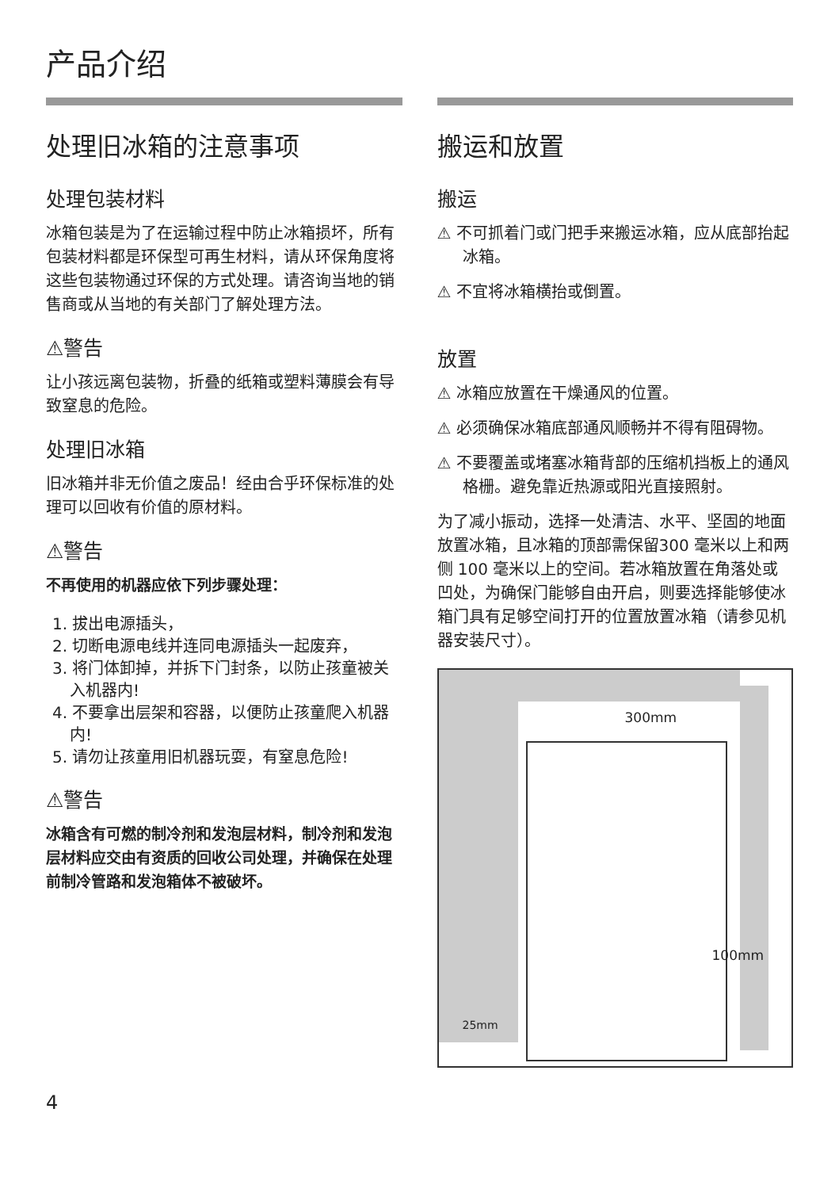产品介绍
处理旧冰箱的注意事项
处理包装材料
冰箱包装是为了在运输过程中防止冰箱损坏，所有包装材料都是环保型可再生材料，请从环保角度将这些包装物通过环保的方式处理。请咨询当地的销售商或从当地的有关部门了解处理方法。
⚠警告
让小孩远离包装物，折叠的纸箱或塑料薄膜会有导致窒息的危险。
处理旧冰箱
旧冰箱并非无价值之废品！经由合乎环保标准的处理可以回收有价值的原材料。
⚠警告
不再使用的机器应依下列步骤处理：
1. 拔出电源插头，
2. 切断电源电线并连同电源插头一起废弃，
3. 将门体卸掉，并拆下门封条，以防止孩童被关入机器内!
4. 不要拿出层架和容器，以便防止孩童爬入机器内!
5. 请勿让孩童用旧机器玩耍，有窒息危险!
⚠警告
冰箱含有可燃的制冷剂和发泡层材料，制冷剂和发泡层材料应交由有资质的回收公司处理，并确保在处理前制冷管路和发泡箱体不被破坏。
搬运和放置
搬运
⚠ 不可抓着门或门把手来搬运冰箱，应从底部抬起冰箱。
⚠ 不宜将冰箱横抬或倒置。
放置
⚠ 冰箱应放置在干燥通风的位置。
⚠ 必须确保冰箱底部通风顺畅并不得有阻碍物。
⚠ 不要覆盖或堵塞冰箱背部的压缩机挡板上的通风格栅。避免靠近热源或阳光直接照射。
为了减小振动，选择一处清洁、水平、坚固的地面放置冰箱，且冰箱的顶部需保留300 毫米以上和两侧 100 毫米以上的空间。若冰箱放置在角落处或凹处，为确保门能够自由开启，则要选择能够使冰箱门具有足够空间打开的位置放置冰箱（请参见机器安装尺寸）。
300mm
100mm
25mm
4